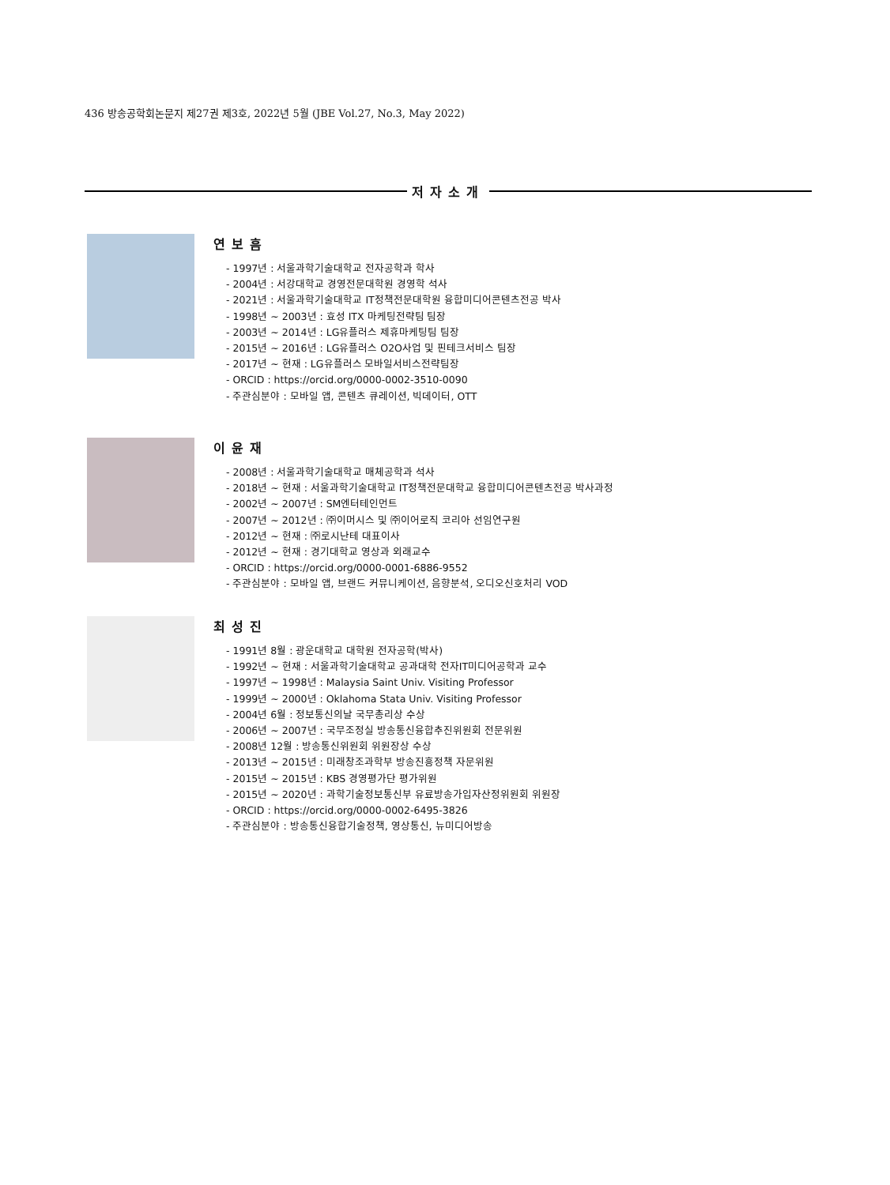436 방송공학회논문지 제27권 제3호, 2022년 5월 (JBE Vol.27, No.3, May 2022)
저자소개
연보흠
- 1997년 : 서울과학기술대학교 전자공학과 학사
- 2004년 : 서강대학교 경영전문대학원 경영학 석사
- 2021년 : 서울과학기술대학교 IT정책전문대학원 융합미디어콘텐츠전공 박사
- 1998년 ~ 2003년 : 효성 ITX 마케팅전략팀 팀장
- 2003년 ~ 2014년 : LG유플러스 제휴마케팅팀 팀장
- 2015년 ~ 2016년 : LG유플러스 O2O사업 및 핀테크서비스 팀장
- 2017년 ~ 현재 : LG유플러스 모바일서비스전략팀장
- ORCID : https://orcid.org/0000-0002-3510-0090
- 주관심분야 : 모바일 앱, 콘텐츠 큐레이션, 빅데이터, OTT
이윤재
- 2008년 : 서울과학기술대학교 매체공학과 석사
- 2018년 ~ 현재 : 서울과학기술대학교 IT정책전문대학교 융합미디어콘텐츠전공 박사과정
- 2002년 ~ 2007년 : SM엔터테인먼트
- 2007년 ~ 2012년 : ㈜이머시스 및 ㈜이어로직 코리아 선임연구원
- 2012년 ~ 현재 : ㈜로시난테 대표이사
- 2012년 ~ 현재 : 경기대학교 영상과 외래교수
- ORCID : https://orcid.org/0000-0001-6886-9552
- 주관심분야 : 모바일 앱, 브랜드 커뮤니케이션, 음향분석, 오디오신호처리 VOD
최성진
- 1991년 8월 : 광운대학교 대학원 전자공학(박사)
- 1992년 ~ 현재 : 서울과학기술대학교 공과대학 전자IT미디어공학과 교수
- 1997년 ~ 1998년 : Malaysia Saint Univ. Visiting Professor
- 1999년 ~ 2000년 : Oklahoma Stata Univ. Visiting Professor
- 2004년 6월 : 정보통신의날 국무총리상 수상
- 2006년 ~ 2007년 : 국무조정실 방송통신융합추진위원회 전문위원
- 2008년 12월 : 방송통신위원회 위원장상 수상
- 2013년 ~ 2015년 : 미래창조과학부 방송진흥정책 자문위원
- 2015년 ~ 2015년 : KBS 경영평가단 평가위원
- 2015년 ~ 2020년 : 과학기술정보통신부 유료방송가입자산정위원회 위원장
- ORCID : https://orcid.org/0000-0002-6495-3826
- 주관심분야 : 방송통신융합기술정책, 영상통신, 뉴미디어방송